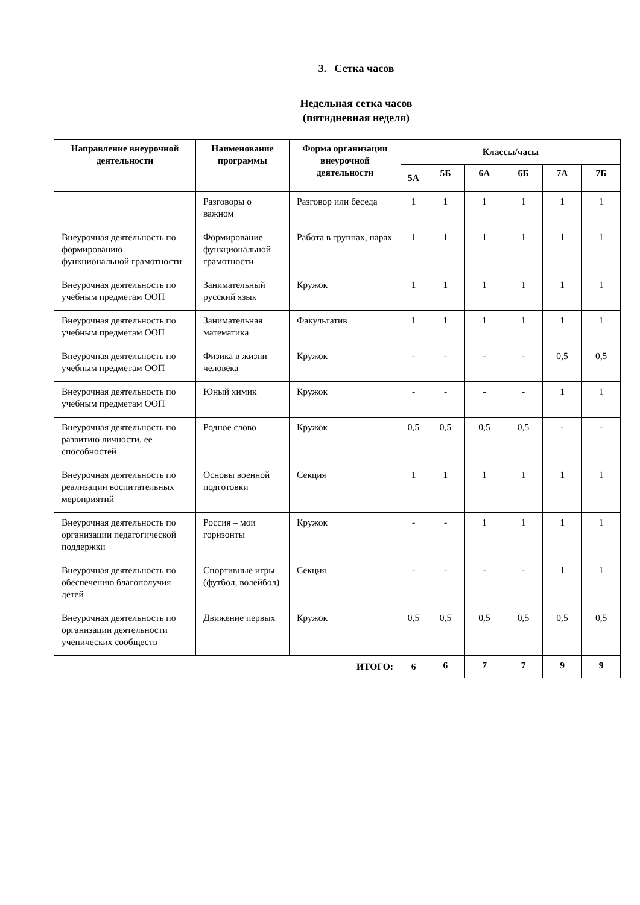3. Сетка часов
Недельная сетка часов
(пятидневная неделя)
| Направление внеурочной деятельности | Наименование программы | Форма организации внеурочной деятельности | Классы/часы | | | | | |
| --- | --- | --- | --- | --- | --- | --- | --- | --- |
| | | | 5А | 5Б | 6А | 6Б | 7А | 7Б |
| | Разговоры о важном | Разговор или беседа | 1 | 1 | 1 | 1 | 1 | 1 |
| Внеурочная деятельность по формированию функциональной грамотности | Формирование функциональной грамотности | Работа в группах, парах | 1 | 1 | 1 | 1 | 1 | 1 |
| Внеурочная деятельность по учебным предметам ООП | Занимательный русский язык | Кружок | 1 | 1 | 1 | 1 | 1 | 1 |
| Внеурочная деятельность по учебным предметам ООП | Занимательная математика | Факультатив | 1 | 1 | 1 | 1 | 1 | 1 |
| Внеурочная деятельность по учебным предметам ООП | Физика в жизни человека | Кружок | - | - | - | - | 0,5 | 0,5 |
| Внеурочная деятельность по учебным предметам ООП | Юный химик | Кружок | - | - | - | - | 1 | 1 |
| Внеурочная деятельность по развитию личности, ее способностей | Родное слово | Кружок | 0,5 | 0,5 | 0,5 | 0,5 | - | - |
| Внеурочная деятельность по реализации воспитательных мероприятий | Основы военной подготовки | Секция | 1 | 1 | 1 | 1 | 1 | 1 |
| Внеурочная деятельность по организации педагогической поддержки | Россия – мои горизонты | Кружок | - | - | 1 | 1 | 1 | 1 |
| Внеурочная деятельность по обеспечению благополучия детей | Спортивные игры (футбол, волейбол) | Секция | - | - | - | - | 1 | 1 |
| Внеурочная деятельность по организации деятельности ученических сообществ | Движение первых | Кружок | 0,5 | 0,5 | 0,5 | 0,5 | 0,5 | 0,5 |
| ИТОГО: | | | 6 | 6 | 7 | 7 | 9 | 9 |